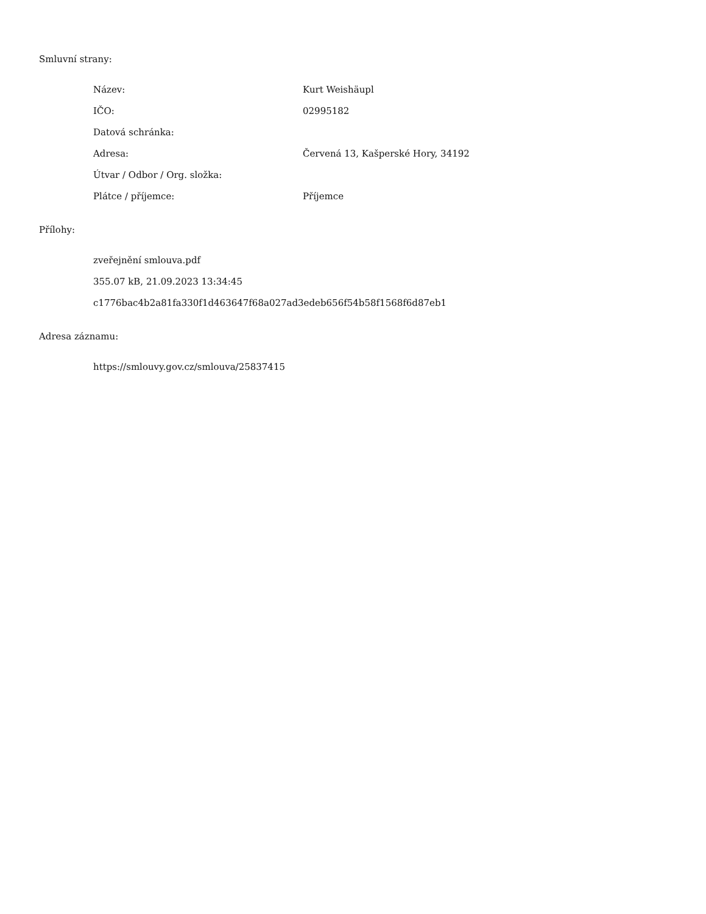Smluvní strany:
| Název: | Kurt Weishäupl |
| IČO: | 02995182 |
| Datová schránka: | |
| Adresa: | Červená 13, Kašperské Hory, 34192 |
| Útvar / Odbor / Org. složka: | |
| Plátce / příjemce: | Příjemce |
Přílohy:
zveřejnění smlouva.pdf
355.07 kB, 21.09.2023 13:34:45
c1776bac4b2a81fa330f1d463647f68a027ad3edeb656f54b58f1568f6d87eb1
Adresa záznamu:
https://smlouvy.gov.cz/smlouva/25837415